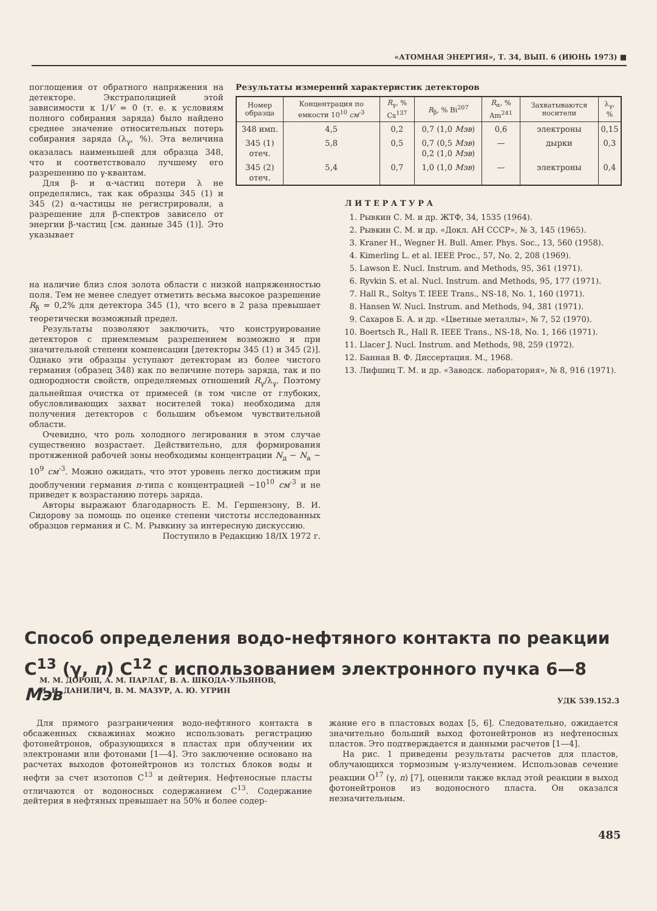«АТОМНАЯ ЭНЕРГИЯ», Т. 34, ВЫП. 6 (ИЮНЬ 1973) ■
поглощения от обратного напряжения на детекторе. Экстраполяцией этой зависимости к 1/V = 0 (т. е. к условиям полного собирания заряда) было найдено среднее значение относительных потерь собирания заряда (λ<sub>γ</sub>, %). Эта величина оказалась наименьшей для образца 348, что и соответствовало лучшему его разрешению по γ-квантам.
Для β- и α-частиц потери λ не определялись, так как образцы 345 (1) и 345 (2) α-частицы не регистрировали, а разрешение для β-спектров зависело от энергии β-частиц [см. данные 345 (1)]. Это указывает
Результаты измерений характеристик детекторов
| Номер образца | Концентрация по емкости 10<sup>10</sup> см<sup>-3</sup> | R<sub>γ</sub>, % Cs<sup>137</sup> | R<sub>β</sub>, % Bi<sup>207</sup> | R<sub>α</sub>, % Am<sup>241</sup> | Захватываются носители | λ<sub>γ</sub>, % |
| --- | --- | --- | --- | --- | --- | --- |
| 348 имп. | 4,5 | 0,2 | 0,7 (1,0 Мэв ) | 0,6 | электроны | 0,15 |
| 345 (1) отеч. | 5,8 | 0,5 | 0,7 (0,5 Мэв ) 0,2 (1,0 Мэв ) | — | дырки | 0,3 |
| 345 (2) отеч. | 5,4 | 0,7 | 1,0 (1,0 Мэв ) | — | электроны | 0,4 |
Л И Т Е Р А Т У Р А
1. Рывкин С. М. и др. ЖТФ, 34, 1535 (1964).
2. Рывкин С. М. и др. «Докл. АН СССР», № 3, 145 (1965).
3. Kraner H., Wegner H. Bull. Amer. Phys. Soc., 13, 560 (1958).
4. Kimerling L. et al. IEEE Proc., 57, No. 2, 208 (1969).
5. Lawson E. Nucl. Instrum. and Methods, 95, 361 (1971).
6. Ryvkin S. et al. Nucl. Instrum. and Methods, 95, 177 (1971).
7. Hall R., Soltys T. IEEE Trans., NS-18, No. 1, 160 (1971).
8. Hansen W. Nucl. Instrum. and Methods, 94, 381 (1971).
9. Сахаров Б. А. и др. «Цветные металлы», № 7, 52 (1970).
10. Boertsch R., Hall R. IEEE Trans., NS-18, No. 1, 166 (1971).
11. Llacer J. Nucl. Instrum. and Methods, 98, 259 (1972).
12. Банная В. Ф. Диссертация. М., 1968.
13. Лифшиц Т. М. и др. «Заводск. лаборатория», № 8, 916 (1971).
на наличие близ слоя золота области с низкой напряженностью поля. Тем не менее следует отметить весьма высокое разрешение R<sub>β</sub> = 0,2% для детектора 345 (1), что всего в 2 раза превышает теоретически возможный предел.
Результаты позволяют заключить, что конструирование детекторов с приемлемым разрешением возможно и при значительной степени компенсации [детекторы 345 (1) и 345 (2)]. Однако эти образцы уступают детекторам из более чистого германия (образец 348) как по величине потерь заряда, так и по однородности свойств, определяемых отношений R<sub>γ</sub>/λ<sub>γ</sub>. Поэтому дальнейшая очистка от примесей (в том числе от глубоких, обусловливающих захват носителей тока) необходима для получения детекторов с большим объемом чувствительной области.
Очевидно, что роль холодного легирования в этом случае существенно возрастает. Действительно, для формирования протяженной рабочей зоны необходимы концентрации N<sub>д</sub> − N<sub>а</sub> ∼ 10<sup>9</sup> см<sup>-3</sup>. Можно ожидать, что этот уровень легко достижим при дооблучении германия n-типа с концентрацией ∼10<sup>10</sup> см<sup>-3</sup> и не приведет к возрастанию потерь заряда.
Авторы выражают благодарность Е. М. Гершензону, В. И. Сидорову за помощь по оценке степени чистоты исследованных образцов германия и С. М. Рывкину за интересную дискуссию.
Поступило в Редакцию 18/IX 1972 г.
Способ определения водо-нефтяного контакта по реакции C<sup>13</sup> (γ, n) C<sup>12</sup> с использованием электронного пучка 6—8 Мэв
М. М. ДОРОШ, А. М. ПАРЛАГ, В. А. ШКОДА-УЛЬЯНОВ,
И. И. ДАНИЛИЧ, В. М. МАЗУР, А. Ю. УГРИН
УДК 539.152.3
Для прямого разграничения водо-нефтяного контакта в обсаженных скважинах можно использовать регистрацию фотонейтронов, образующихся в пластах при облучении их электронами или фотонами [1—4]. Это заключение основано на расчетах выходов фотонейтронов из толстых блоков воды и нефти за счет изотопов C<sup>13</sup> и дейтерия. Нефтеносные пласты отличаются от водоносных содержанием C<sup>13</sup>. Содержание дейтерия в нефтяных превышает на 50% и более содер-
жание его в пластовых водах [5, 6]. Следовательно, ожидается значительно больший выход фотонейтронов из нефтеносных пластов. Это подтверждается и данными расчетов [1—4].
На рис. 1 приведены результаты расчетов для пластов, облучающихся тормозным γ-излучением. Использовав сечение реакции O<sup>17</sup> (γ, n) [7], оценили также вклад этой реакции в выход фотонейтронов из водоносного пласта. Он оказался незначительным.
485